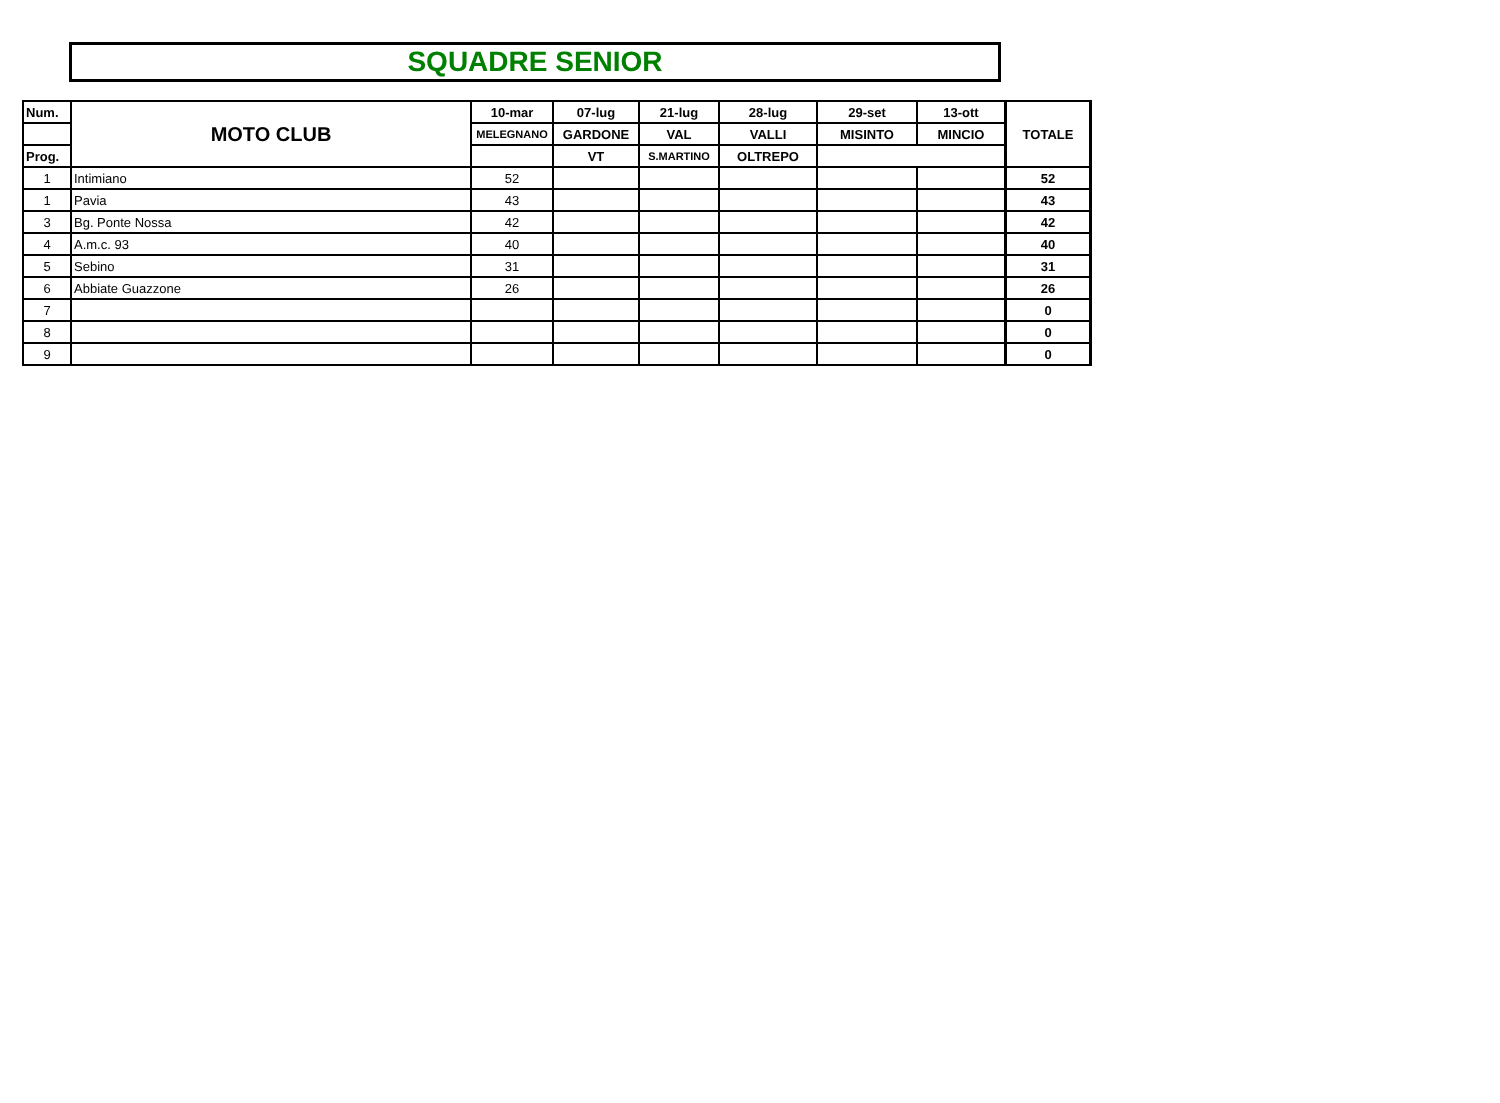SQUADRE SENIOR
| Num. | MOTO CLUB | 10-mar | 07-lug | 21-lug | 28-lug | 29-set | 13-ott | TOTALE |
| --- | --- | --- | --- | --- | --- | --- | --- | --- |
| | | MELEGNANO | GARDONE | VAL | VALLI | MISINTO | MINCIO | |
| Prog. | | | VT | S.MARTINO | OLTREPO | | | |
| 1 | Intimiano | 52 | | | | | | 52 |
| 1 | Pavia | 43 | | | | | | 43 |
| 3 | Bg. Ponte Nossa | 42 | | | | | | 42 |
| 4 | A.m.c. 93 | 40 | | | | | | 40 |
| 5 | Sebino | 31 | | | | | | 31 |
| 6 | Abbiate Guazzone | 26 | | | | | | 26 |
| 7 | | | | | | | | 0 |
| 8 | | | | | | | | 0 |
| 9 | | | | | | | | 0 |